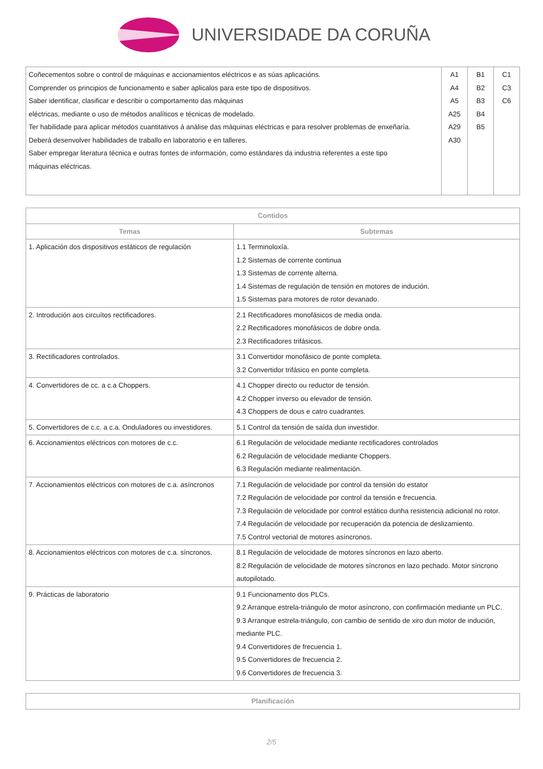UNIVERSIDADE DA CORUÑA
| Coñecementos sobre o control de máquinas e accionamientos eléctricos e as súas aplicacións. Comprender os principios de funcionamento e saber aplicalos para este tipo de dispositivos. Saber identificar, clasificar e describir o comportamento das máquinas eléctricas, mediante o uso de métodos analíticos e técnicas de modelado. Ter habilidade para aplicar métodos cuantitativos á análise das máquinas eléctricas e para resolver problemas de enxeñaría. Deberá desenvolver habilidades de traballo en laboratorio e en talleres. Saber empregar literatura técnica e outras fontes de información, como estándares da industria referentes a este tipo máquinas eléctricas. | A1 A4 A5 A25 A29 A30 | B1 B2 B3 B4 B5 | C1 C3 C6 |
| Contidos | |
| --- | --- |
| Temas | Subtemas |
| 1. Aplicación dos dispositivos estáticos de regulación | 1.1 Terminoloxía. 1.2 Sistemas de corrente continua 1.3 Sistemas de corrente alterna. 1.4 Sistemas de regulación de tensión en motores de indución. 1.5 Sistemas para motores de rotor devanado. |
| 2. Introdución aos circuítos rectificadores. | 2.1 Rectificadores monofásicos de media onda. 2.2 Rectificadores monofásicos de dobre onda. 2.3 Rectificadores trifásicos. |
| 3. Rectificadores controlados. | 3.1 Convertidor monofásico de ponte completa. 3.2 Convertidor trifásico en ponte completa. |
| 4. Convertidores de cc. a c.a Choppers. | 4.1 Chopper directo ou reductor de tensión. 4.2 Chopper inverso ou elevador de tensión. 4.3 Choppers de dous e catro cuadrantes. |
| 5. Convertidores de c.c. a c.a. Onduladores ou investidores. | 5.1 Control da tensión de saída dun investidor. |
| 6. Accionamientos eléctricos con motores de c.c. | 6.1 Regulación de velocidade mediante rectificadores controlados 6.2 Regulación de velocidade mediante Choppers. 6.3 Regulación mediante realimentación. |
| 7. Accionamientos eléctricos con motores de c.a. asíncronos | 7.1 Regulación de velocidade por control da tensión do estator 7.2 Regulación de velocidade por control da tensión e frecuencia. 7.3 Regulación de velocidade por control estático dunha resistencia adicional no rotor. 7.4 Regulación de velocidade por recuperación da potencia de deslizamiento. 7.5 Control vectorial de motores asíncronos. |
| 8. Accionamientos eléctricos con motores de c.a. síncronos. | 8.1 Regulación de velocidade de motores síncronos en lazo aberto. 8.2 Regulación de velocidade de motores síncronos en lazo pechado. Motor síncrono autopilotado. |
| 9. Prácticas de laboratorio | 9.1 Funcionamento dos PLCs. 9.2 Arranque estrela-triángulo de motor asíncrono, con confirmación mediante un PLC. 9.3 Arranque estrela-triángulo, con cambio de sentido de xiro dun motor de indución, mediante PLC. 9.4 Convertidores de frecuencia 1. 9.5 Convertidores de frecuencia 2. 9.6 Convertidores de frecuencia 3. |
| Planificación |
| --- |
2/5